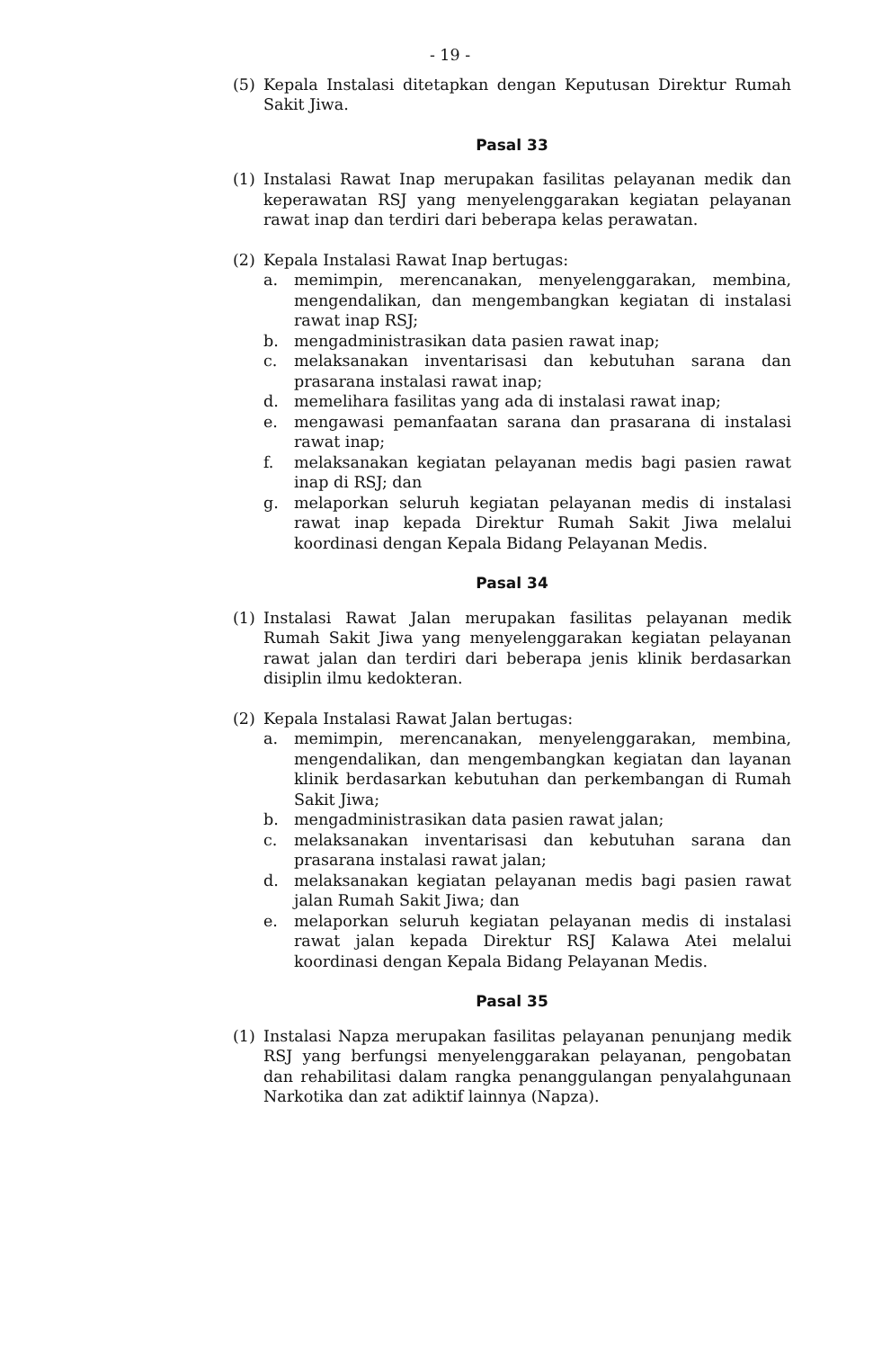- 19 -
(5) Kepala Instalasi ditetapkan dengan Keputusan Direktur Rumah Sakit Jiwa.
Pasal 33
(1) Instalasi Rawat Inap merupakan fasilitas pelayanan medik dan keperawatan RSJ yang menyelenggarakan kegiatan pelayanan rawat inap dan terdiri dari beberapa kelas perawatan.
(2) Kepala Instalasi Rawat Inap bertugas:
a. memimpin, merencanakan, menyelenggarakan, membina, mengendalikan, dan mengembangkan kegiatan di instalasi rawat inap RSJ;
b. mengadministrasikan data pasien rawat inap;
c. melaksanakan inventarisasi dan kebutuhan sarana dan prasarana instalasi rawat inap;
d. memelihara fasilitas yang ada di instalasi rawat inap;
e. mengawasi pemanfaatan sarana dan prasarana di instalasi rawat inap;
f. melaksanakan kegiatan pelayanan medis bagi pasien rawat inap di RSJ; dan
g. melaporkan seluruh kegiatan pelayanan medis di instalasi rawat inap kepada Direktur Rumah Sakit Jiwa melalui koordinasi dengan Kepala Bidang Pelayanan Medis.
Pasal 34
(1) Instalasi Rawat Jalan merupakan fasilitas pelayanan medik Rumah Sakit Jiwa yang menyelenggarakan kegiatan pelayanan rawat jalan dan terdiri dari beberapa jenis klinik berdasarkan disiplin ilmu kedokteran.
(2) Kepala Instalasi Rawat Jalan bertugas:
a. memimpin, merencanakan, menyelenggarakan, membina, mengendalikan, dan mengembangkan kegiatan dan layanan klinik berdasarkan kebutuhan dan perkembangan di Rumah Sakit Jiwa;
b. mengadministrasikan data pasien rawat jalan;
c. melaksanakan inventarisasi dan kebutuhan sarana dan prasarana instalasi rawat jalan;
d. melaksanakan kegiatan pelayanan medis bagi pasien rawat jalan Rumah Sakit Jiwa; dan
e. melaporkan seluruh kegiatan pelayanan medis di instalasi rawat jalan kepada Direktur RSJ Kalawa Atei melalui koordinasi dengan Kepala Bidang Pelayanan Medis.
Pasal 35
(1) Instalasi Napza merupakan fasilitas pelayanan penunjang medik RSJ yang berfungsi menyelenggarakan pelayanan, pengobatan dan rehabilitasi dalam rangka penanggulangan penyalahgunaan Narkotika dan zat adiktif lainnya (Napza).